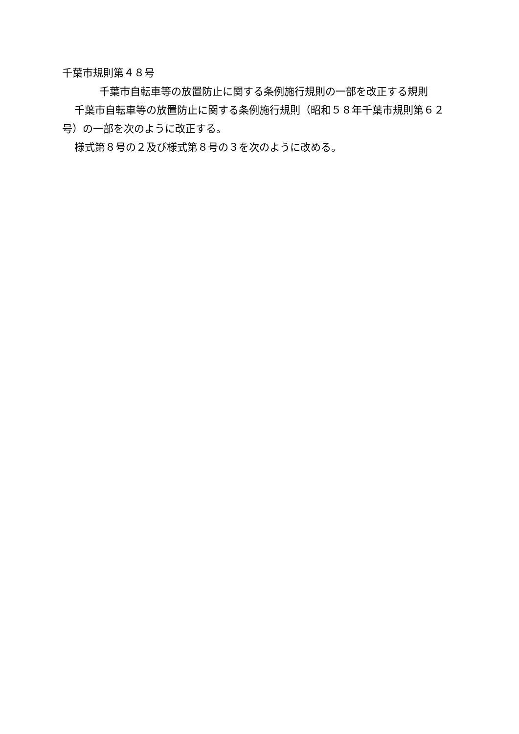千葉市規則第４８号
千葉市自転車等の放置防止に関する条例施行規則の一部を改正する規則
千葉市自転車等の放置防止に関する条例施行規則（昭和５８年千葉市規則第６２号）の一部を次のように改正する。
様式第８号の２及び様式第８号の３を次のように改める。